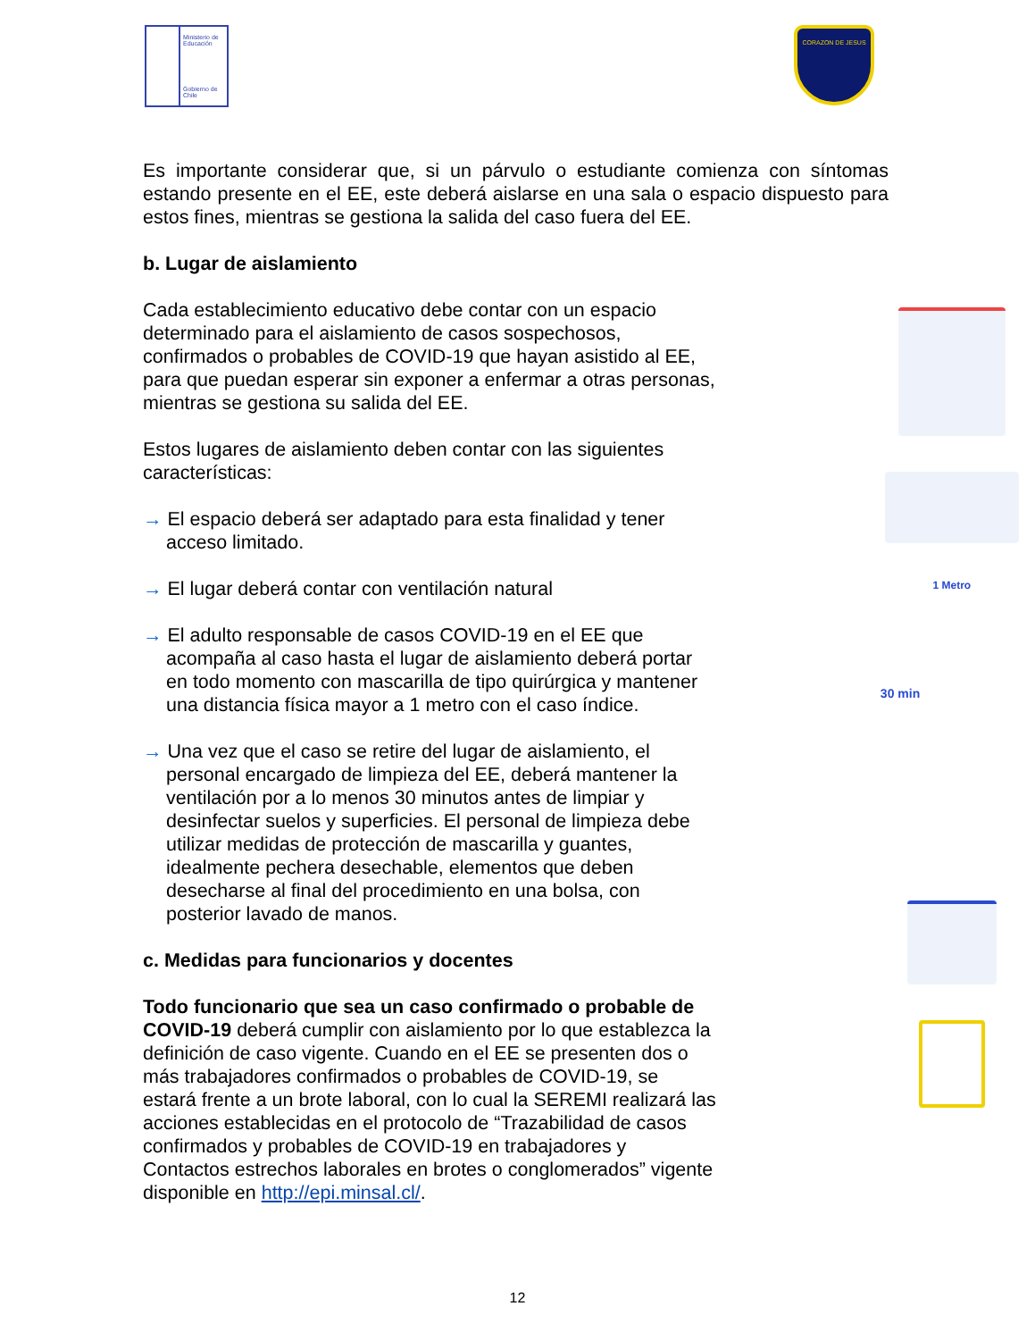Ministerio de Educación
Gobierno de Chile
CORAZON DE JESUS
Es importante considerar que, si un párvulo o estudiante comienza con síntomas estando presente en el EE, este deberá aislarse en una sala o espacio dispuesto para estos fines, mientras se gestiona la salida del caso fuera del EE.
b. Lugar de aislamiento
Cada establecimiento educativo debe contar con un espacio determinado para el aislamiento de casos sospechosos, confirmados o probables de COVID-19 que hayan asistido al EE, para que puedan esperar sin exponer a enfermar a otras personas, mientras se gestiona su salida del EE.
Estos lugares de aislamiento deben contar con las siguientes características:
→ El espacio deberá ser adaptado para esta finalidad y tener acceso limitado.
→ El lugar deberá contar con ventilación natural
→ El adulto responsable de casos COVID-19 en el EE que acompaña al caso hasta el lugar de aislamiento deberá portar en todo momento con mascarilla de tipo quirúrgica y mantener una distancia física mayor a 1 metro con el caso índice.
→ Una vez que el caso se retire del lugar de aislamiento, el personal encargado de limpieza del EE, deberá mantener la ventilación por a lo menos 30 minutos antes de limpiar y desinfectar suelos y superficies. El personal de limpieza debe utilizar medidas de protección de mascarilla y guantes, idealmente pechera desechable, elementos que deben desecharse al final del procedimiento en una bolsa, con posterior lavado de manos.
c. Medidas para funcionarios y docentes
Todo funcionario que sea un caso confirmado o probable de COVID-19 deberá cumplir con aislamiento por lo que establezca la definición de caso vigente. Cuando en el EE se presenten dos o más trabajadores confirmados o probables de COVID-19, se estará frente a un brote laboral, con lo cual la SEREMI realizará las acciones establecidas en el protocolo de “Trazabilidad de casos confirmados y probables de COVID-19 en trabajadores y Contactos estrechos laborales en brotes o conglomerados” vigente disponible en http://epi.minsal.cl/.
1 Metro
30 min
12